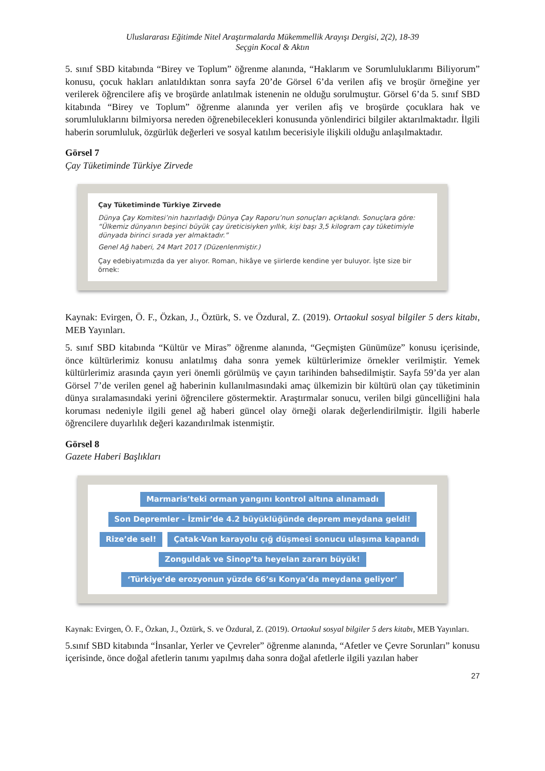Uluslararası Eğitimde Nitel Araştırmalarda Mükemmellik Arayışı Dergisi, 2(2), 18-39
Seçgin Kocal & Aktın
5. sınıf SBD kitabında “Birey ve Toplum” öğrenme alanında, “Haklarım ve Sorumluluklarımı Biliyorum” konusu, çocuk hakları anlatıldıktan sonra sayfa 20’de Görsel 6’da verilen afiş ve broşür örneğine yer verilerek öğrencilere afiş ve broşürde anlatılmak istenenin ne olduğu sorulmuştur. Görsel 6’da 5. sınıf SBD kitabında “Birey ve Toplum” öğrenme alanında yer verilen afiş ve broşürde çocuklara hak ve sorumluluklarını bilmiyorsa nereden öğrenebilecekleri konusunda yönlendirici bilgiler aktarılmaktadır. İlgili haberin sorumluluk, özgürlük değerleri ve sosyal katılım becerisiyle ilişkili olduğu anlaşılmaktadır.
Görsel 7
Çay Tüketiminde Türkiye Zirvede
Çay Tüketiminde Türkiye Zirvede
Dünya Çay Komitesi’nin hazırladığı Dünya Çay Raporu’nun sonuçları açıklandı. Sonuçlara göre: “Ülkemiz dünyanın beşinci büyük çay üreticisiyken yıllık, kişi başı 3,5 kilogram çay tüketimiyle dünyada birinci sırada yer almaktadır.”
Genel Ağ haberi, 24 Mart 2017 (Düzenlenmiştir.)
Çay edebiyatımızda da yer alıyor. Roman, hikâye ve şiirlerde kendine yer buluyor. İşte size bir örnek:
Kaynak: Evirgen, Ö. F., Özkan, J., Öztürk, S. ve Özdural, Z. (2019). Ortaokul sosyal bilgiler 5 ders kitabı, MEB Yayınları.
5. sınıf SBD kitabında “Kültür ve Miras” öğrenme alanında, “Geçmişten Günümüze” konusu içerisinde, önce kültürlerimiz konusu anlatılmış daha sonra yemek kültürlerimize örnekler verilmiştir. Yemek kültürlerimiz arasında çayın yeri önemli görülmüş ve çayın tarihinden bahsedilmiştir. Sayfa 59’da yer alan Görsel 7’de verilen genel ağ haberinin kullanılmasındaki amaç ülkemizin bir kültürü olan çay tüketiminin dünya sıralamasındaki yerini öğrencilere göstermektir. Araştırmalar sonucu, verilen bilgi güncelliğini hala koruması nedeniyle ilgili genel ağ haberi güncel olay örneği olarak değerlendirilmiştir. İlgili haberle öğrencilere duyarlılık değeri kazandırılmak istenmiştir.
Görsel 8
Gazete Haberi Başlıkları
Marmaris’teki orman yangını kontrol altına alınamadı Son Depremler - İzmir’de 4.2 büyüklüğünde deprem meydana geldi! Rize’de sel! Çatak-Van karayolu çığ düşmesi sonucu ulaşıma kapandı Zonguldak ve Sinop’ta heyelan zararı büyük! ‘Türkiye’de erozyonun yüzde 66’sı Konya’da meydana geliyor’
Kaynak: Evirgen, Ö. F., Özkan, J., Öztürk, S. ve Özdural, Z. (2019). Ortaokul sosyal bilgiler 5 ders kitabı, MEB Yayınları.
5.sınıf SBD kitabında “İnsanlar, Yerler ve Çevreler” öğrenme alanında, “Afetler ve Çevre Sorunları” konusu içerisinde, önce doğal afetlerin tanımı yapılmış daha sonra doğal afetlerle ilgili yazılan haber
27